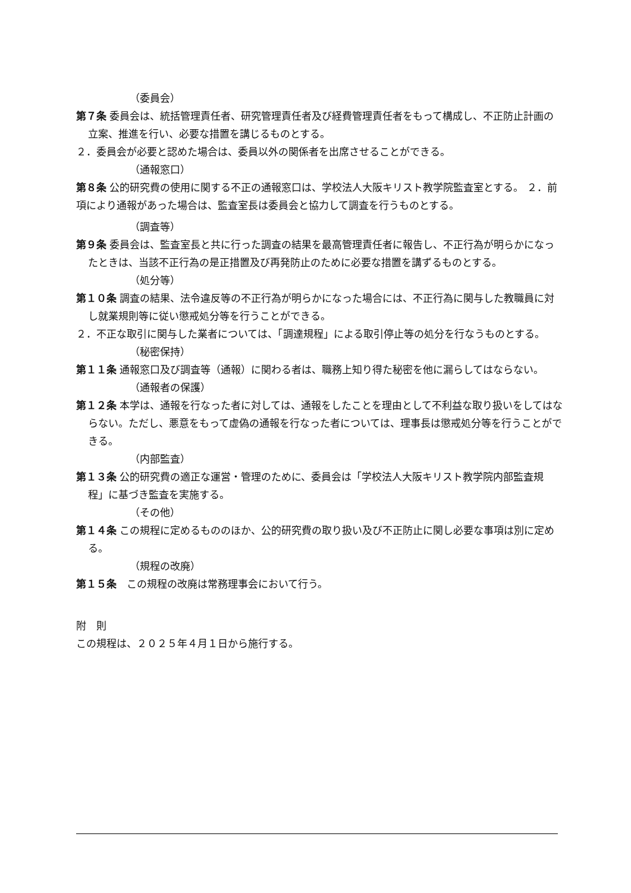（委員会）
第７条 委員会は、統括管理責任者、研究管理責任者及び経費管理責任者をもって構成し、不正防止計画の立案、推進を行い、必要な措置を講じるものとする。
２．委員会が必要と認めた場合は、委員以外の関係者を出席させることができる。
（通報窓口）
第８条 公的研究費の使用に関する不正の通報窓口は、学校法人大阪キリスト教学院監査室とする。 ２．前項により通報があった場合は、監査室長は委員会と協力して調査を行うものとする。
（調査等）
第９条 委員会は、監査室長と共に行った調査の結果を最高管理責任者に報告し、不正行為が明らかになったときは、当該不正行為の是正措置及び再発防止のために必要な措置を講ずるものとする。
（処分等）
第１０条 調査の結果、法令違反等の不正行為が明らかになった場合には、不正行為に関与した教職員に対し就業規則等に従い懲戒処分等を行うことができる。
２．不正な取引に関与した業者については、「調達規程」による取引停止等の処分を行なうものとする。
（秘密保持）
第１１条 通報窓口及び調査等（通報）に関わる者は、職務上知り得た秘密を他に漏らしてはならない。
（通報者の保護）
第１２条 本学は、通報を行なった者に対しては、通報をしたことを理由として不利益な取り扱いをしてはならない。ただし、悪意をもって虚偽の通報を行なった者については、理事長は懲戒処分等を行うことができる。
（内部監査）
第１３条 公的研究費の適正な運営・管理のために、委員会は「学校法人大阪キリスト教学院内部監査規程」に基づき監査を実施する。
（その他）
第１４条 この規程に定めるもののほか、公的研究費の取り扱い及び不正防止に関し必要な事項は別に定める。
（規程の改廃）
第１５条　この規程の改廃は常務理事会において行う。
附　則
この規程は、２０２５年４月１日から施行する。